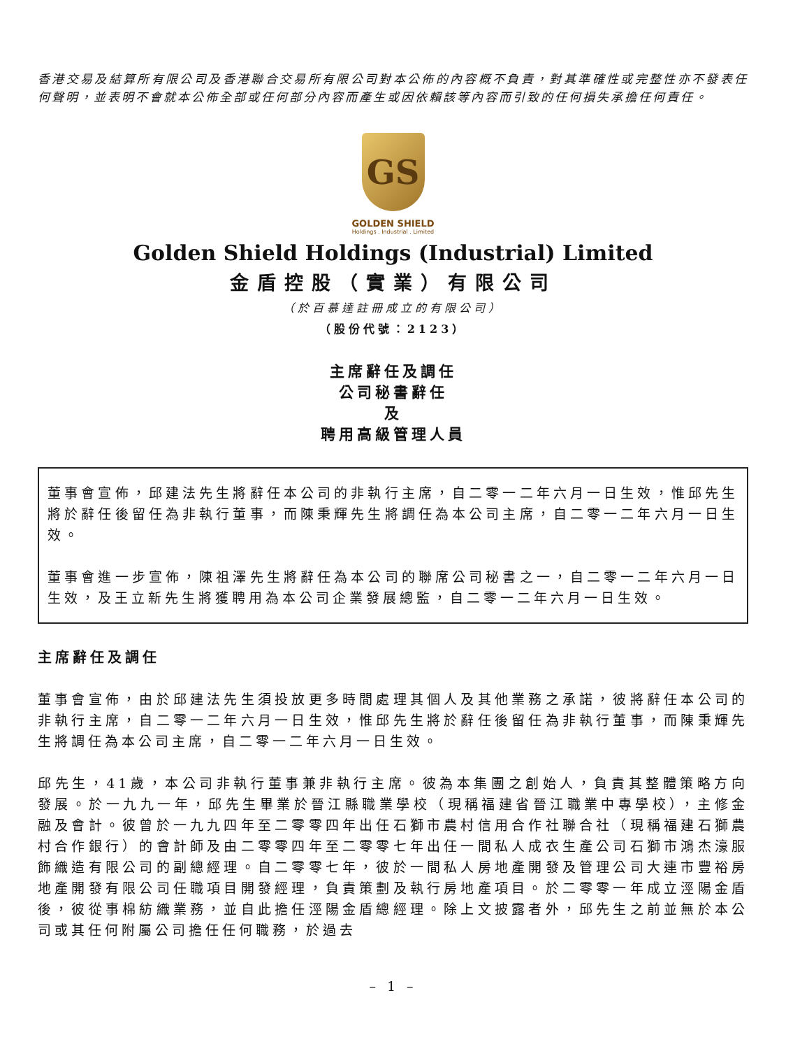香港交易及結算所有限公司及香港聯合交易所有限公司對本公佈的內容概不負責，對其準確性或完整性亦不發表任何聲明，並表明不會就本公佈全部或任何部分內容而產生或因依賴該等內容而引致的任何損失承擔任何責任。
GS
GOLDEN SHIELD
Holdings . Industrial . Limited
Golden Shield Holdings (Industrial) Limited
金盾控股（實業）有限公司
（於百慕達註冊成立的有限公司）
（股份代號：2123）
主席辭任及調任
公司秘書辭任
及
聘用高級管理人員
董事會宣佈，邱建法先生將辭任本公司的非執行主席，自二零一二年六月一日生效，惟邱先生將於辭任後留任為非執行董事，而陳秉輝先生將調任為本公司主席，自二零一二年六月一日生效。
董事會進一步宣佈，陳祖澤先生將辭任為本公司的聯席公司秘書之一，自二零一二年六月一日生效，及王立新先生將獲聘用為本公司企業發展總監，自二零一二年六月一日生效。
主席辭任及調任
董事會宣佈，由於邱建法先生須投放更多時間處理其個人及其他業務之承諾，彼將辭任本公司的非執行主席，自二零一二年六月一日生效，惟邱先生將於辭任後留任為非執行董事，而陳秉輝先生將調任為本公司主席，自二零一二年六月一日生效。
邱先生，41歲，本公司非執行董事兼非執行主席。彼為本集團之創始人，負責其整體策略方向發展。於一九九一年，邱先生畢業於晉江縣職業學校（現稱福建省晉江職業中專學校），主修金融及會計。彼曾於一九九四年至二零零四年出任石獅市農村信用合作社聯合社（現稱福建石獅農村合作銀行）的會計師及由二零零四年至二零零七年出任一間私人成衣生產公司石獅市鴻杰濠服飾織造有限公司的副總經理。自二零零七年，彼於一間私人房地產開發及管理公司大連市豐裕房地產開發有限公司任職項目開發經理，負責策劃及執行房地產項目。於二零零一年成立涇陽金盾後，彼從事棉紡織業務，並自此擔任涇陽金盾總經理。除上文披露者外，邱先生之前並無於本公司或其任何附屬公司擔任任何職務，於過去
– 1 –